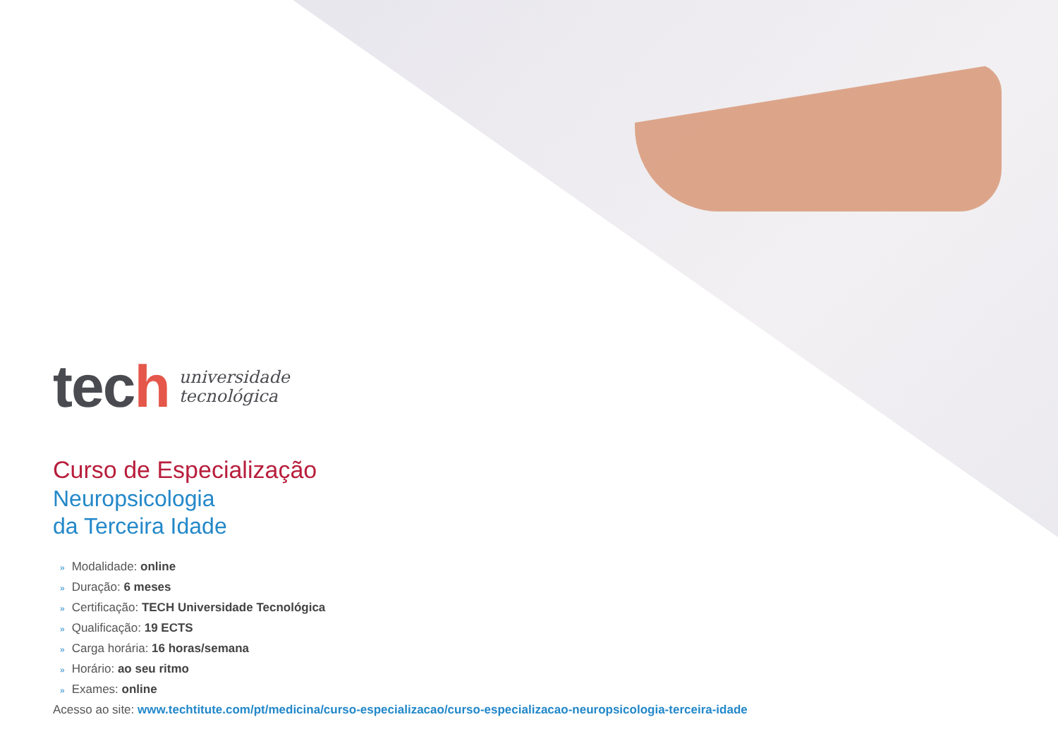tech
universidade
tecnológica
Curso de Especialização
Neuropsicologia
da Terceira Idade
» Modalidade: online
» Duração: 6 meses
» Certificação: TECH Universidade Tecnológica
» Qualificação: 19 ECTS
» Carga horária: 16 horas/semana
» Horário: ao seu ritmo
» Exames: online
Acesso ao site: www.techtitute.com/pt/medicina/curso-especializacao/curso-especializacao-neuropsicologia-terceira-idade